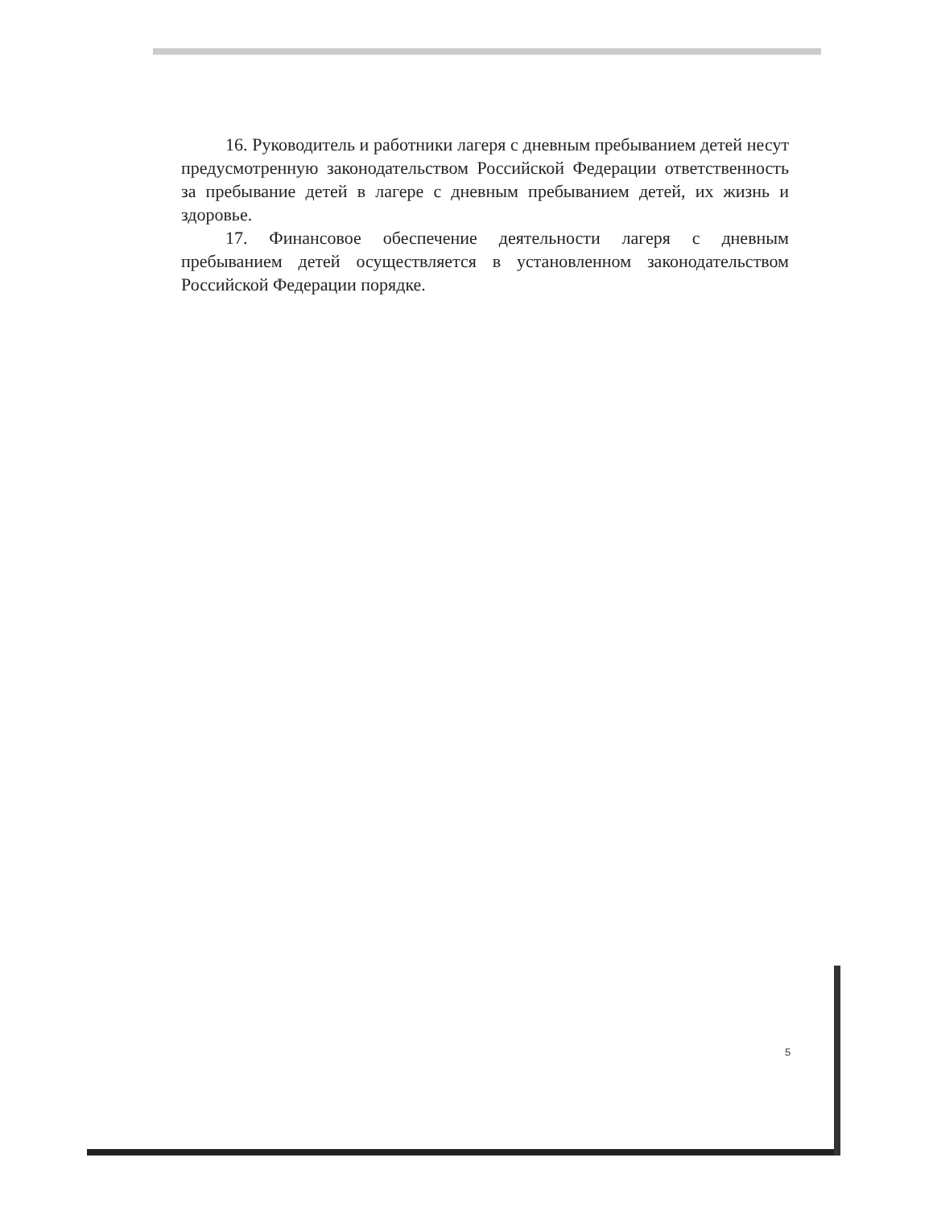16. Руководитель и работники лагеря с дневным пребыванием детей несут предусмотренную законодательством Российской Федерации ответственность за пребывание детей в лагере с дневным пребыванием детей, их жизнь и здоровье.
17. Финансовое обеспечение деятельности лагеря с дневным пребыванием детей осуществляется в установленном законодательством Российской Федерации порядке.
5